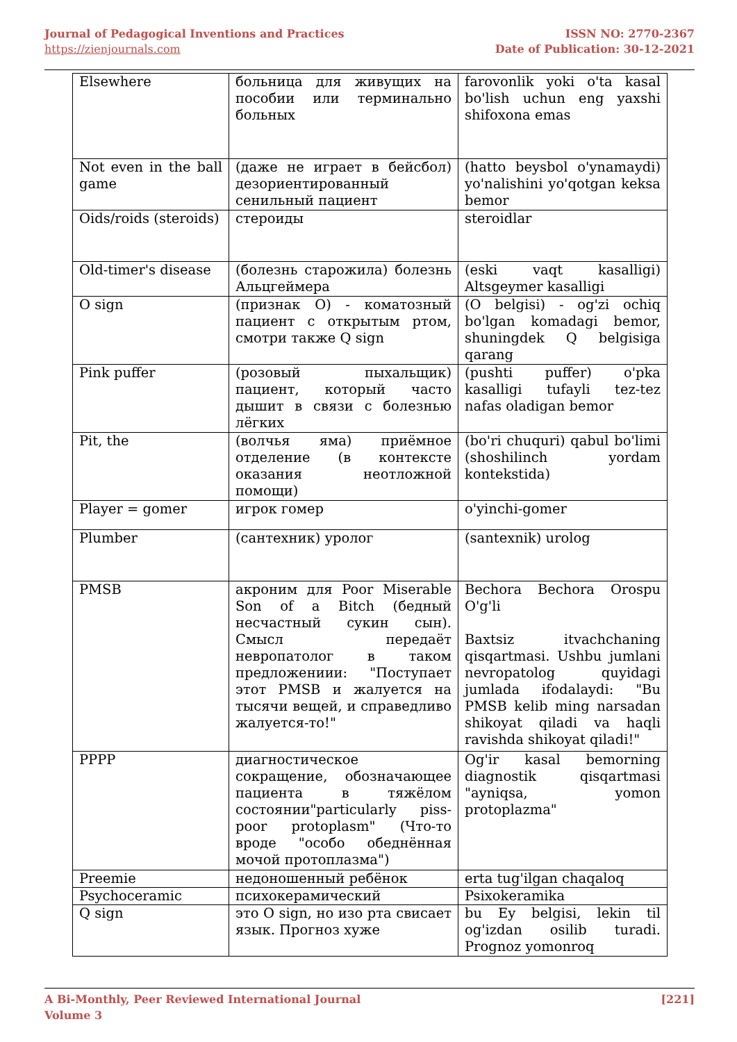Journal of Pedagogical Inventions and Practices
https://zienjournals.com
ISSN NO: 2770-2367
Date of Publication: 30-12-2021
| Elsewhere | больница для живущих на пособии или терминально больных | farovonlik yoki o'ta kasal bo'lish uchun eng yaxshi shifoxona emas |
| Not even in the ball game | (даже не играет в бейсбол) дезориентированный сенильный пациент | (hatto beysbol o'ynamaydi) yo'nalishini yo'qotgan keksa bemor |
| Oids/roids (steroids) | стероиды | steroidlar |
| Old-timer's disease | (болезнь старожила) болезнь Альцгеймера | (eski vaqt kasalligi) Altsgeymer kasalligi |
| O sign | (признак O) - коматозный пациент с открытым ртом, смотри также Q sign | (O belgisi) - og'zi ochiq bo'lgan komadagi bemor, shuningdek Q belgisiga qarang |
| Pink puffer | (розовый пыхальщик) пациент, который часто дышит в связи с болезнью лёгких | (pushti puffer) o'pka kasalligi tufayli tez-tez nafas oladigan bemor |
| Pit, the | (волчья яма) приёмное отделение (в контексте оказания неотложной помощи) | (bo'ri chuquri) qabul bo'limi (shoshilinch yordam kontekstida) |
| Player = gomer | игрок гомер | o'yinchi-gomer |
| Plumber | (сантехник) уролог | (santexnik) urolog |
| PMSB | акроним для Poor Miserable Son of a Bitch (бедный несчастный сукин сын). Смысл передаёт невропатолог в таком предложениии: "Поступает этот PMSB и жалуется на тысячи вещей, и справедливо жалуется-то!" | Bechora Bechora Orospu O'g'li Baxtsiz itvachchaning qisqartmasi. Ushbu jumlani nevropatolog quyidagi jumlada ifodalaydi: "Bu PMSB kelib ming narsadan shikoyat qiladi va haqli ravishda shikoyat qiladi!" |
| PPPP | диагностическое сокращение, обозначающее пациента в тяжёлом состоянии"particularly piss-poor protoplasm" (Что-то вроде "особо обеднённая мочой протоплазма") | Og'ir kasal bemorning diagnostik qisqartmasi "ayniqsa, yomon protoplazma" |
| Preemie | недоношенный ребёнок | erta tug'ilgan chaqaloq |
| Psychoceramic | психокерамический | Psixokeramika |
| Q sign | это O sign, но изо рта свисает язык. Прогноз хуже | bu Ey belgisi, lekin til og'izdan osilib turadi. Prognoz yomonroq |
A Bi-Monthly, Peer Reviewed International Journal
Volume 3
[221]